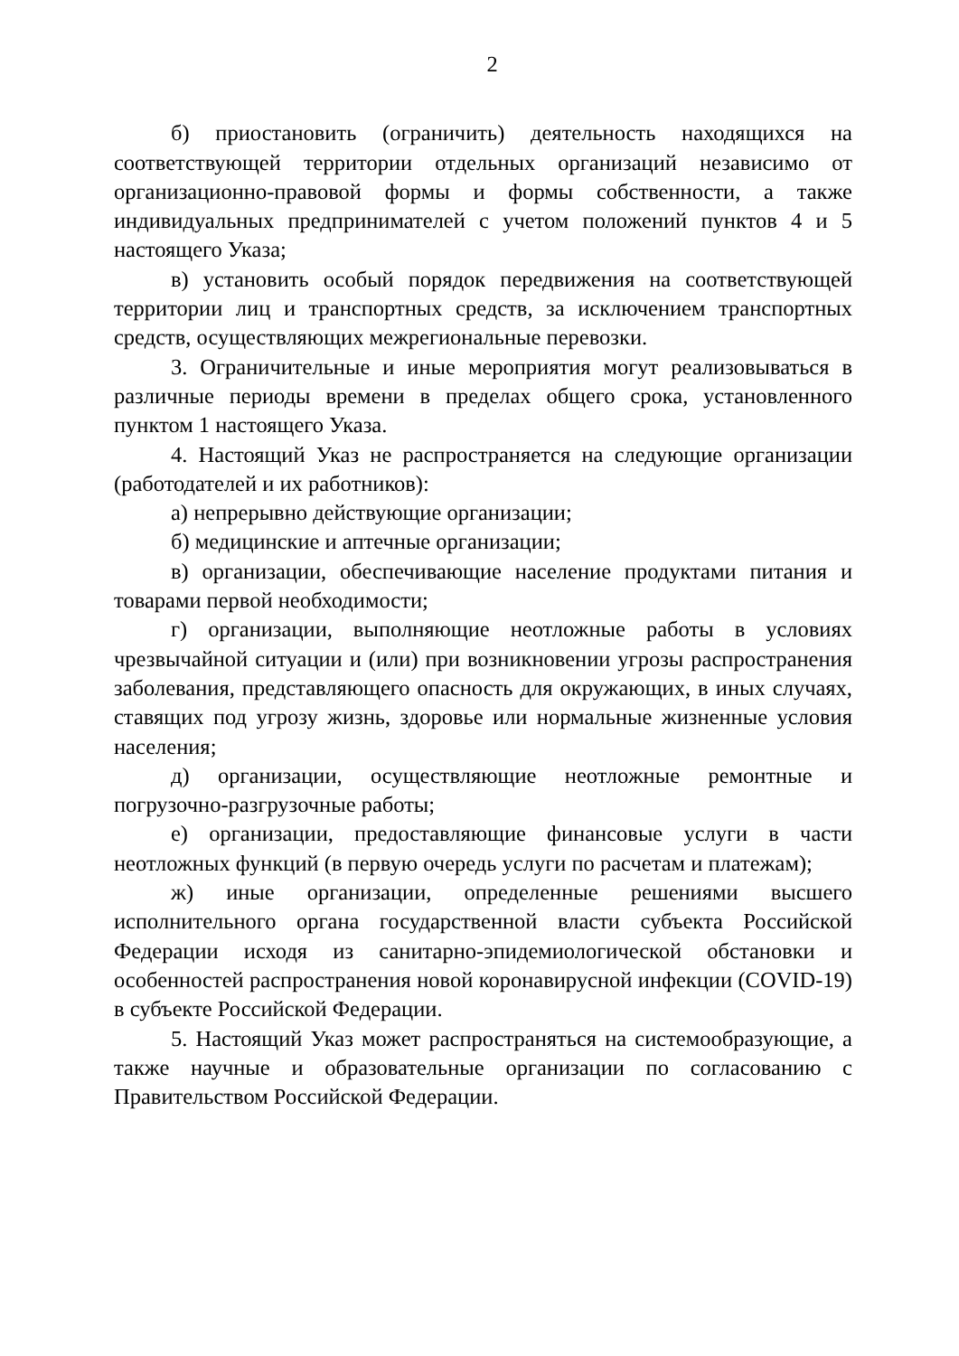2
б) приостановить (ограничить) деятельность находящихся на соответствующей территории отдельных организаций независимо от организационно-правовой формы и формы собственности, а также индивидуальных предпринимателей с учетом положений пунктов 4 и 5 настоящего Указа;
в) установить особый порядок передвижения на соответствующей территории лиц и транспортных средств, за исключением транспортных средств, осуществляющих межрегиональные перевозки.
3. Ограничительные и иные мероприятия могут реализовываться в различные периоды времени в пределах общего срока, установленного пунктом 1 настоящего Указа.
4. Настоящий Указ не распространяется на следующие организации (работодателей и их работников):
а) непрерывно действующие организации;
б) медицинские и аптечные организации;
в) организации, обеспечивающие население продуктами питания и товарами первой необходимости;
г) организации, выполняющие неотложные работы в условиях чрезвычайной ситуации и (или) при возникновении угрозы распространения заболевания, представляющего опасность для окружающих, в иных случаях, ставящих под угрозу жизнь, здоровье или нормальные жизненные условия населения;
д) организации, осуществляющие неотложные ремонтные и погрузочно-разгрузочные работы;
е) организации, предоставляющие финансовые услуги в части неотложных функций (в первую очередь услуги по расчетам и платежам);
ж) иные организации, определенные решениями высшего исполнительного органа государственной власти субъекта Российской Федерации исходя из санитарно-эпидемиологической обстановки и особенностей распространения новой коронавирусной инфекции (COVID-19) в субъекте Российской Федерации.
5. Настоящий Указ может распространяться на системообразующие, а также научные и образовательные организации по согласованию с Правительством Российской Федерации.